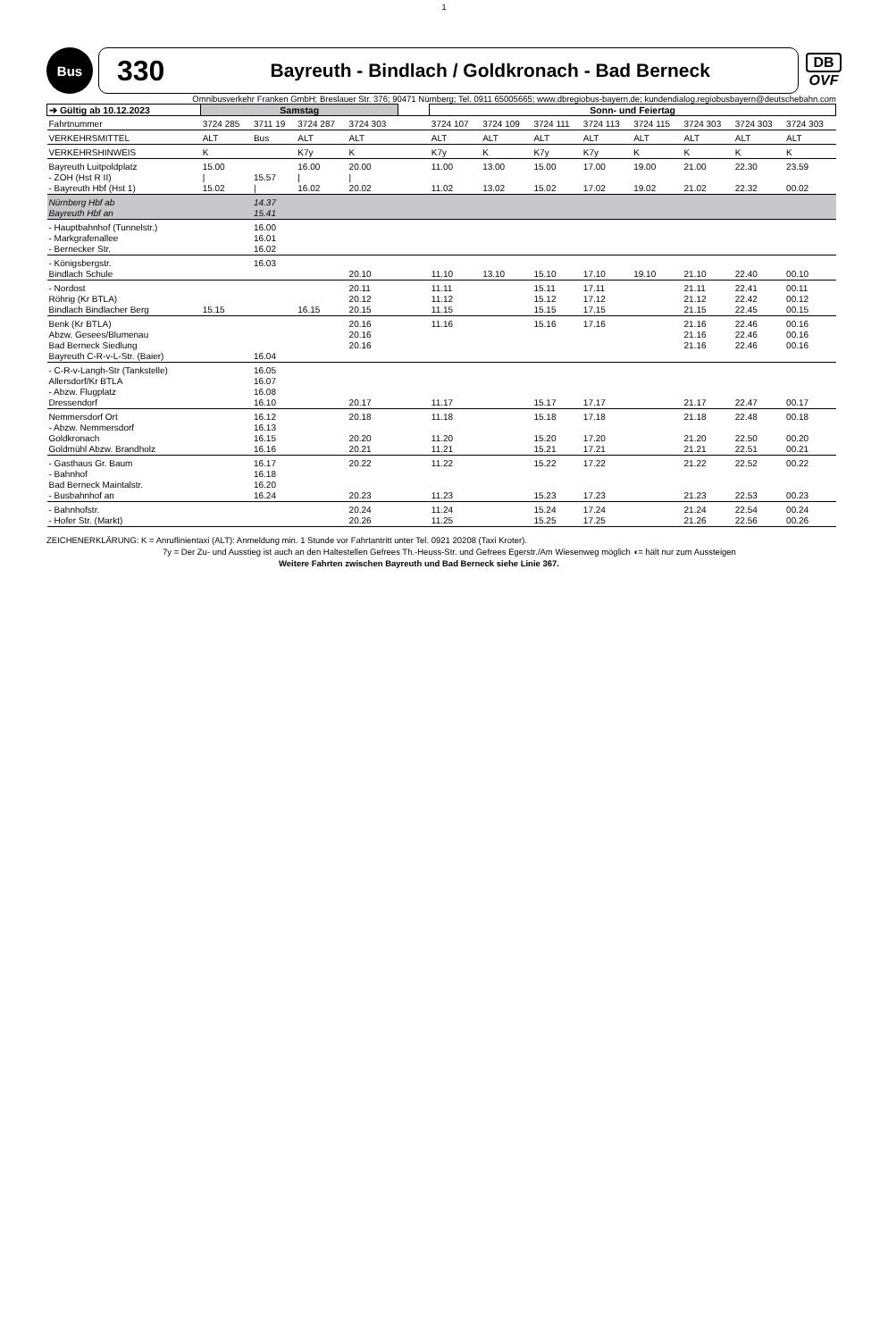1
Bus
330 Bayreuth - Bindlach / Goldkronach - Bad Berneck
DB
OVF
Omnibusverkehr Franken GmbH; Breslauer Str. 376; 90471 Nürnberg; Tel. 0911 65005665; www.dbregiobus-bayern.de; kundendialog.regiobusbayern@deutschebahn.com
| ➔ Gültig ab 10.12.2023 | Samstag | | | | | Sonn- und Feiertag | | | | | | | |
| --- | --- | --- | --- | --- | --- | --- | --- | --- | --- | --- | --- | --- | --- |
| Fahrtnummer | 3724 285 | 3711 19 | 3724 287 | 3724 303 | | 3724 107 | 3724 109 | 3724 111 | 3724 113 | 3724 115 | 3724 303 | 3724 303 | 3724 303 |
| VERKEHRSMITTEL | ALT | Bus | ALT | ALT | | ALT | ALT | ALT | ALT | ALT | ALT | ALT | ALT |
| VERKEHRSHINWEIS | K | | K7y | K | | K7y | K | K7y | K7y | K | K | K | K |
| Bayreuth Luitpoldplatz - ZOH (Hst R II) - Bayreuth Hbf (Hst 1) | 15.00 / 15.02 | 15.57 / | 16.00 / 16.02 | 20.00 / 20.02 | | 11.00 11.02 | 13.00 13.02 | 15.00 15.02 | 17.00 17.02 | 19.00 19.02 | 21.00 21.02 | 22.30 22.32 | 23.59 00.02 |
| Nürnberg Hbf ab Bayreuth Hbf an | | 14.37 15.41 | | | | | | | | | | | |
| - Hauptbahnhof (Tunnelstr.) - Markgrafenallee - Bernecker Str. | | 16.00 16.01 16.02 | | | | | | | | | | | |
| - Königsbergstr. Bindlach Schule | | 16.03 | | 20.10 | | 11.10 | 13.10 | 15.10 | 17.10 | 19.10 | 21.10 | 22.40 | 00.10 |
| - Nordost Röhrig (Kr BTLA) Bindlach Bindlacher Berg | 15.15 | | 16.15 | 20.11 20.12 20.15 | | 11.11 11.12 11.15 | | 15.11 15.12 15.15 | 17.11 17.12 17.15 | | 21.11 21.12 21.15 | 22.41 22.42 22.45 | 00.11 00.12 00.15 |
| Benk (Kr BTLA) Abzw. Gesees/Blumenau Bad Berneck Siedlung Bayreuth C-R-v-L-Str. (Baier) | | 16.04 | | 20.16 20.16 20.16 | | 11.16 | | 15.16 | 17.16 | | 21.16 21.16 21.16 | 22.46 22.46 22.46 | 00.16 00.16 00.16 |
| - C-R-v-Langh-Str (Tankstelle) Allersdorf/Kr BTLA - Abzw. Flugplatz Dressendorf | | 16.05 16.07 16.08 16.10 | | 20.17 | | 11.17 | | 15.17 | 17.17 | | 21.17 | 22.47 | 00.17 |
| Nemmersdorf Ort - Abzw. Nemmersdorf Goldkronach Goldmühl Abzw. Brandholz | | 16.12 16.13 16.15 16.16 | | 20.18 20.20 20.21 | | 11.18 11.20 11.21 | | 15.18 15.20 15.21 | 17.18 17.20 17.21 | | 21.18 21.20 21.21 | 22.48 22.50 22.51 | 00.18 00.20 00.21 |
| - Gasthaus Gr. Baum - Bahnhof Bad Berneck Maintalstr. - Busbahnhof an | | 16.17 16.18 16.20 16.24 | | 20.22 20.23 | | 11.22 11.23 | | 15.22 15.23 | 17.22 17.23 | | 21.22 21.23 | 22.52 22.53 | 00.22 00.23 |
| - Bahnhofstr. - Hofer Str. (Markt) | | | | 20.24 20.26 | | 11.24 11.25 | | 15.24 15.25 | 17.24 17.25 | | 21.24 21.26 | 22.54 22.56 | 00.24 00.26 |
ZEICHENERKLÄRUNG: K = Anruflinientaxi (ALT): Anmeldung min. 1 Stunde vor Fahrtantritt unter Tel. 0921 20208 (Taxi Kroter).
7y = Der Zu- und Ausstieg ist auch an den Haltestellen Gefrees Th.-Heuss-Str. und Gefrees Egerstr./Am Wiesenweg möglich ◖= hält nur zum Aussteigen
Weitere Fahrten zwischen Bayreuth und Bad Berneck siehe Linie 367.